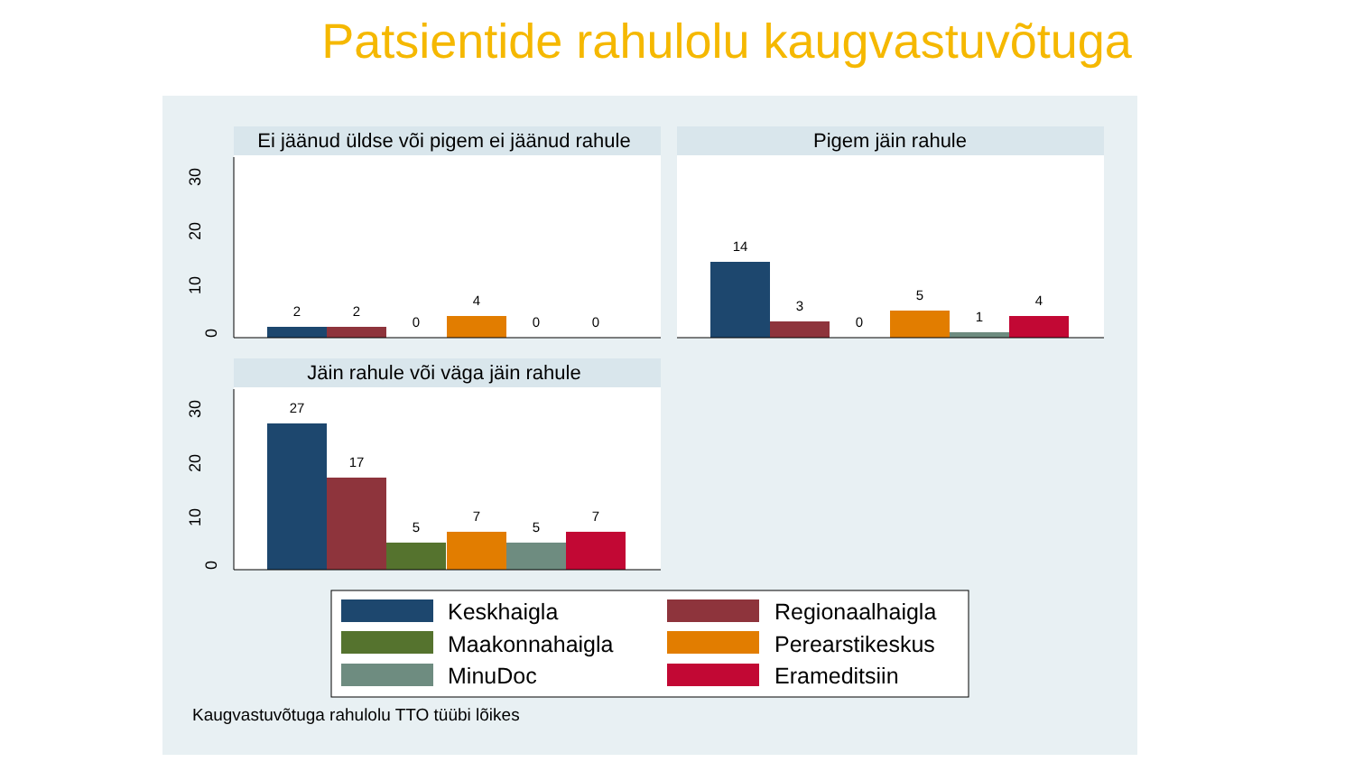Patsientide rahulolu kaugvastuvõtuga
Ei jäänud üldse või pigem ei jäänud rahule
Pigem jäin rahule
Jäin rahule või väga jäin rahule
2
2
0
4
0
0
14
3
0
5
1
4
27
17
5
7
5
7
0
10
20
30
0
10
20
30
Keskhaigla
Regionaalhaigla
Maakonnahaigla
Perearstikeskus
MinuDoc
Erameditsiin
Kaugvastuvõtuga rahulolu TTO tüübi lõikes